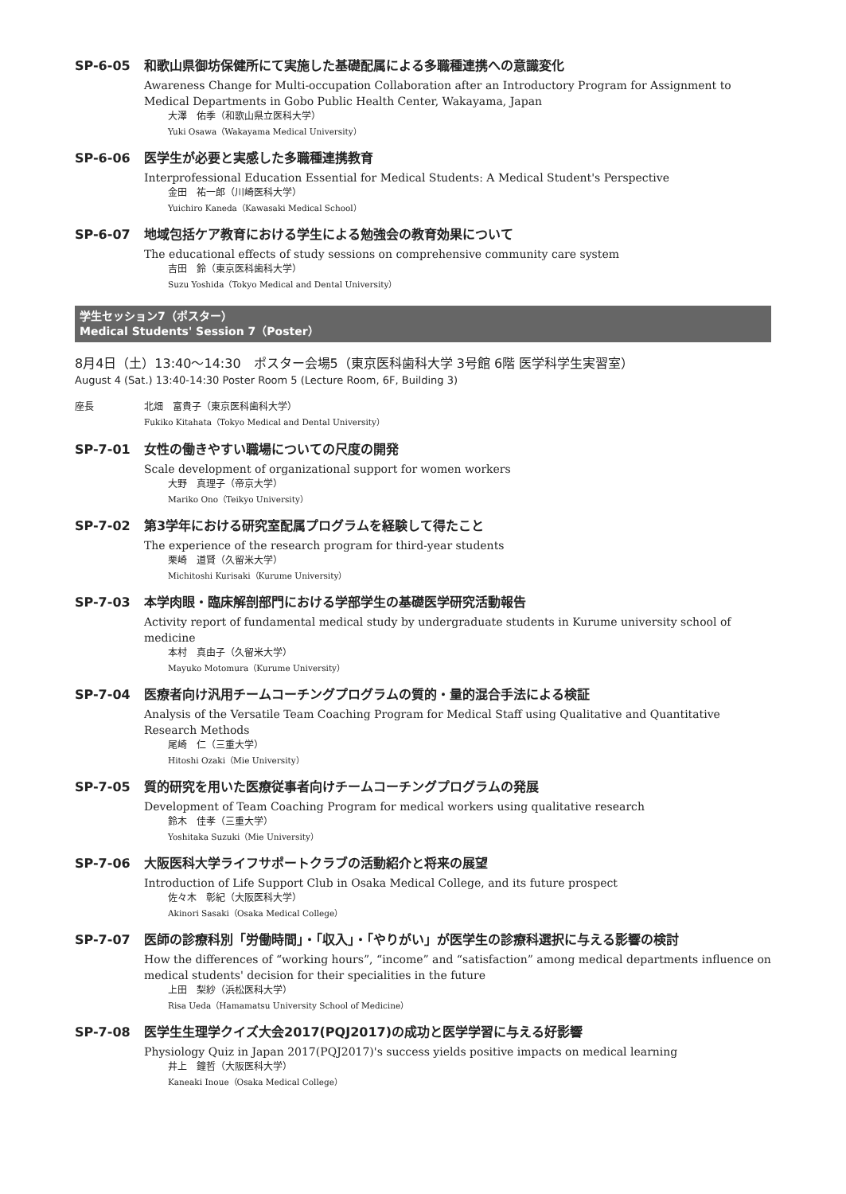SP-6-05 和歌山県御坊保健所にて実施した基礎配属による多職種連携への意識変化
Awareness Change for Multi-occupation Collaboration after an Introductory Program for Assignment to Medical Departments in Gobo Public Health Center, Wakayama, Japan
大澤　佑季（和歌山県立医科大学）
Yuki Osawa（Wakayama Medical University）
SP-6-06 医学生が必要と実感した多職種連携教育
Interprofessional Education Essential for Medical Students: A Medical Student's Perspective
金田　祐一郎（川崎医科大学）
Yuichiro Kaneda（Kawasaki Medical School）
SP-6-07 地域包括ケア教育における学生による勉強会の教育効果について
The educational effects of study sessions on comprehensive community care system
吉田　鈴（東京医科歯科大学）
Suzu Yoshida（Tokyo Medical and Dental University）
学生セッション7（ポスター）
Medical Students' Session 7（Poster）
8月4日（土）13:40〜14:30　ポスター会場5（東京医科歯科大学 3号館 6階 医学科学生実習室）
August 4 (Sat.) 13:40-14:30 Poster Room 5 (Lecture Room, 6F, Building 3)
座長 北畑　富貴子（東京医科歯科大学）
Fukiko Kitahata（Tokyo Medical and Dental University）
SP-7-01 女性の働きやすい職場についての尺度の開発
Scale development of organizational support for women workers
大野　真理子（帝京大学）
Mariko Ono（Teikyo University）
SP-7-02 第3学年における研究室配属プログラムを経験して得たこと
The experience of the research program for third-year students
栗崎　道賢（久留米大学）
Michitoshi Kurisaki（Kurume University）
SP-7-03 本学肉眼・臨床解剖部門における学部学生の基礎医学研究活動報告
Activity report of fundamental medical study by undergraduate students in Kurume university school of medicine
本村　真由子（久留米大学）
Mayuko Motomura（Kurume University）
SP-7-04 医療者向け汎用チームコーチングプログラムの質的・量的混合手法による検証
Analysis of the Versatile Team Coaching Program for Medical Staff using Qualitative and Quantitative Research Methods
尾崎　仁（三重大学）
Hitoshi Ozaki（Mie University）
SP-7-05 質的研究を用いた医療従事者向けチームコーチングプログラムの発展
Development of Team Coaching Program for medical workers using qualitative research
鈴木　佳孝（三重大学）
Yoshitaka Suzuki（Mie University）
SP-7-06 大阪医科大学ライフサポートクラブの活動紹介と将来の展望
Introduction of Life Support Club in Osaka Medical College, and its future prospect
佐々木　彰紀（大阪医科大学）
Akinori Sasaki（Osaka Medical College）
SP-7-07 医師の診療科別「労働時間」・「収入」・「やりがい」が医学生の診療科選択に与える影響の検討
How the differences of “working hours”, “income” and “satisfaction” among medical departments influence on medical students' decision for their specialities in the future
上田　梨紗（浜松医科大学）
Risa Ueda（Hamamatsu University School of Medicine）
SP-7-08 医学生生理学クイズ大会2017(PQJ2017)の成功と医学学習に与える好影響
Physiology Quiz in Japan 2017(PQJ2017)'s success yields positive impacts on medical learning
井上　鐘哲（大阪医科大学）
Kaneaki Inoue（Osaka Medical College）